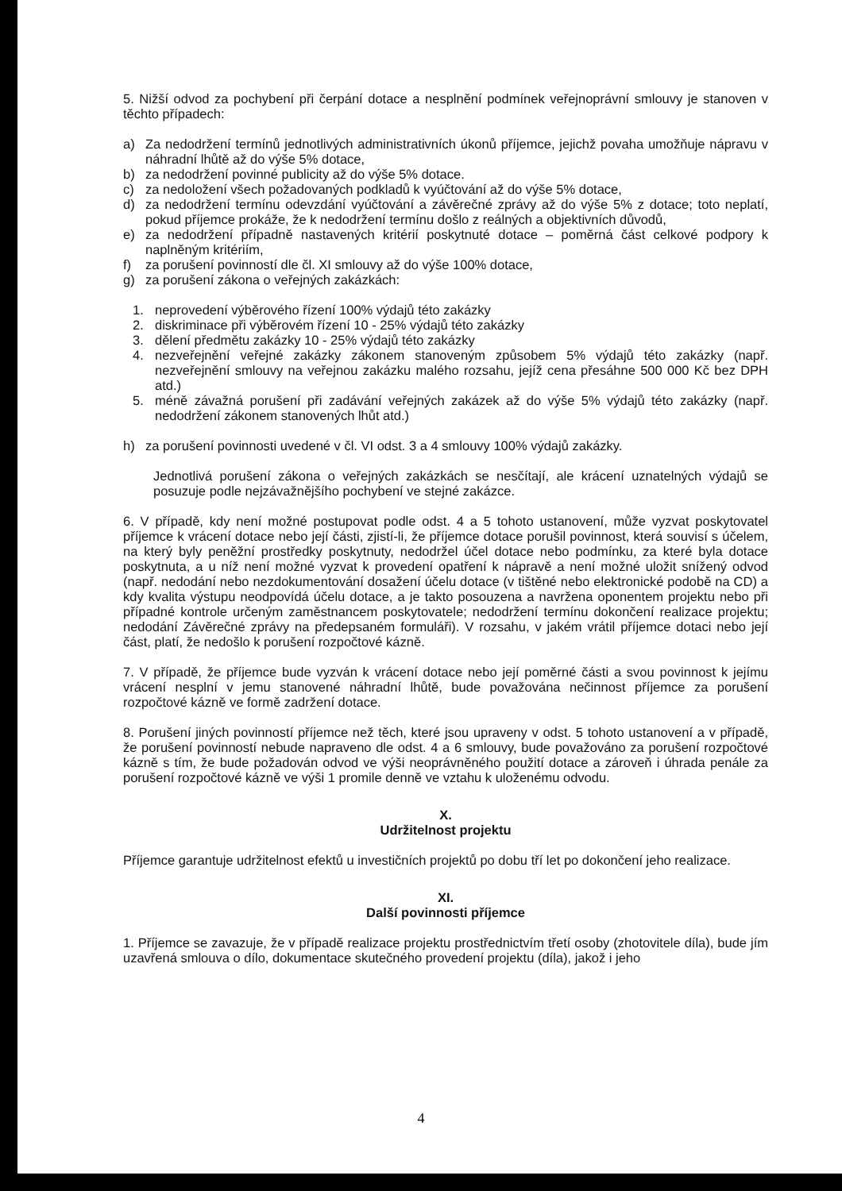5. Nižší odvod za pochybení při čerpání dotace a nesplnění podmínek veřejnoprávní smlouvy je stanoven v těchto případech:
a) Za nedodržení termínů jednotlivých administrativních úkonů příjemce, jejichž povaha umožňuje nápravu v náhradní lhůtě až do výše 5% dotace,
b) za nedodržení povinné publicity až do výše 5% dotace.
c) za nedoložení všech požadovaných podkladů k vyúčtování až do výše 5% dotace,
d) za nedodržení termínu odevzdání vyúčtování a závěrečné zprávy až do výše 5% z dotace; toto neplatí, pokud příjemce prokáže, že k nedodržení termínu došlo z reálných a objektivních důvodů,
e) za nedodržení případně nastavených kritérií poskytnuté dotace – poměrná část celkové podpory k naplněným kritériím,
f) za porušení povinností dle čl. XI smlouvy až do výše 100% dotace,
g) za porušení zákona o veřejných zakázkách:
1. neprovedení výběrového řízení 100% výdajů této zakázky
2. diskriminace při výběrovém řízení 10 - 25% výdajů této zakázky
3. dělení předmětu zakázky 10 - 25% výdajů této zakázky
4. nezveřejnění veřejné zakázky zákonem stanoveným způsobem 5% výdajů této zakázky (např. nezveřejnění smlouvy na veřejnou zakázku malého rozsahu, jejíž cena přesáhne 500 000 Kč bez DPH atd.)
5. méně závažná porušení při zadávání veřejných zakázek až do výše 5% výdajů této zakázky (např. nedodržení zákonem stanovených lhůt atd.)
h) za porušení povinnosti uvedené v čl. VI odst. 3 a 4 smlouvy 100% výdajů zakázky.
Jednotlivá porušení zákona o veřejných zakázkách se nesčítají, ale krácení uznatelných výdajů se posuzuje podle nejzávažnějšího pochybení ve stejné zakázce.
6. V případě, kdy není možné postupovat podle odst. 4 a 5 tohoto ustanovení, může vyzvat poskytovatel příjemce k vrácení dotace nebo její části, zjistí-li, že příjemce dotace porušil povinnost, která souvisí s účelem, na který byly peněžní prostředky poskytnuty, nedodržel účel dotace nebo podmínku, za které byla dotace poskytnuta, a u níž není možné vyzvat k provedení opatření k nápravě a není možné uložit snížený odvod (např. nedodání nebo nezdokumentování dosažení účelu dotace (v tištěné nebo elektronické podobě na CD) a kdy kvalita výstupu neodpovídá účelu dotace, a je takto posouzena a navržena oponentem projektu nebo při případné kontrole určeným zaměstnancem poskytovatele; nedodržení termínu dokončení realizace projektu; nedodání Závěrečné zprávy na předepsaném formuláři). V rozsahu, v jakém vrátil příjemce dotaci nebo její část, platí, že nedošlo k porušení rozpočtové kázně.
7. V případě, že příjemce bude vyzván k vrácení dotace nebo její poměrné části a svou povinnost k jejímu vrácení nesplní v jemu stanovené náhradní lhůtě, bude považována nečinnost příjemce za porušení rozpočtové kázně ve formě zadržení dotace.
8. Porušení jiných povinností příjemce než těch, které jsou upraveny v odst. 5 tohoto ustanovení a v případě, že porušení povinností nebude napraveno dle odst. 4 a 6 smlouvy, bude považováno za porušení rozpočtové kázně s tím, že bude požadován odvod ve výši neoprávněného použití dotace a zároveň i úhrada penále za porušení rozpočtové kázně ve výši 1 promile denně ve vztahu k uloženému odvodu.
X.
Udržitelnost projektu
Příjemce garantuje udržitelnost efektů u investičních projektů po dobu tří let po dokončení jeho realizace.
XI.
Další povinnosti příjemce
1. Příjemce se zavazuje, že v případě realizace projektu prostřednictvím třetí osoby (zhotovitele díla), bude jím uzavřená smlouva o dílo, dokumentace skutečného provedení projektu (díla), jakož i jeho
4